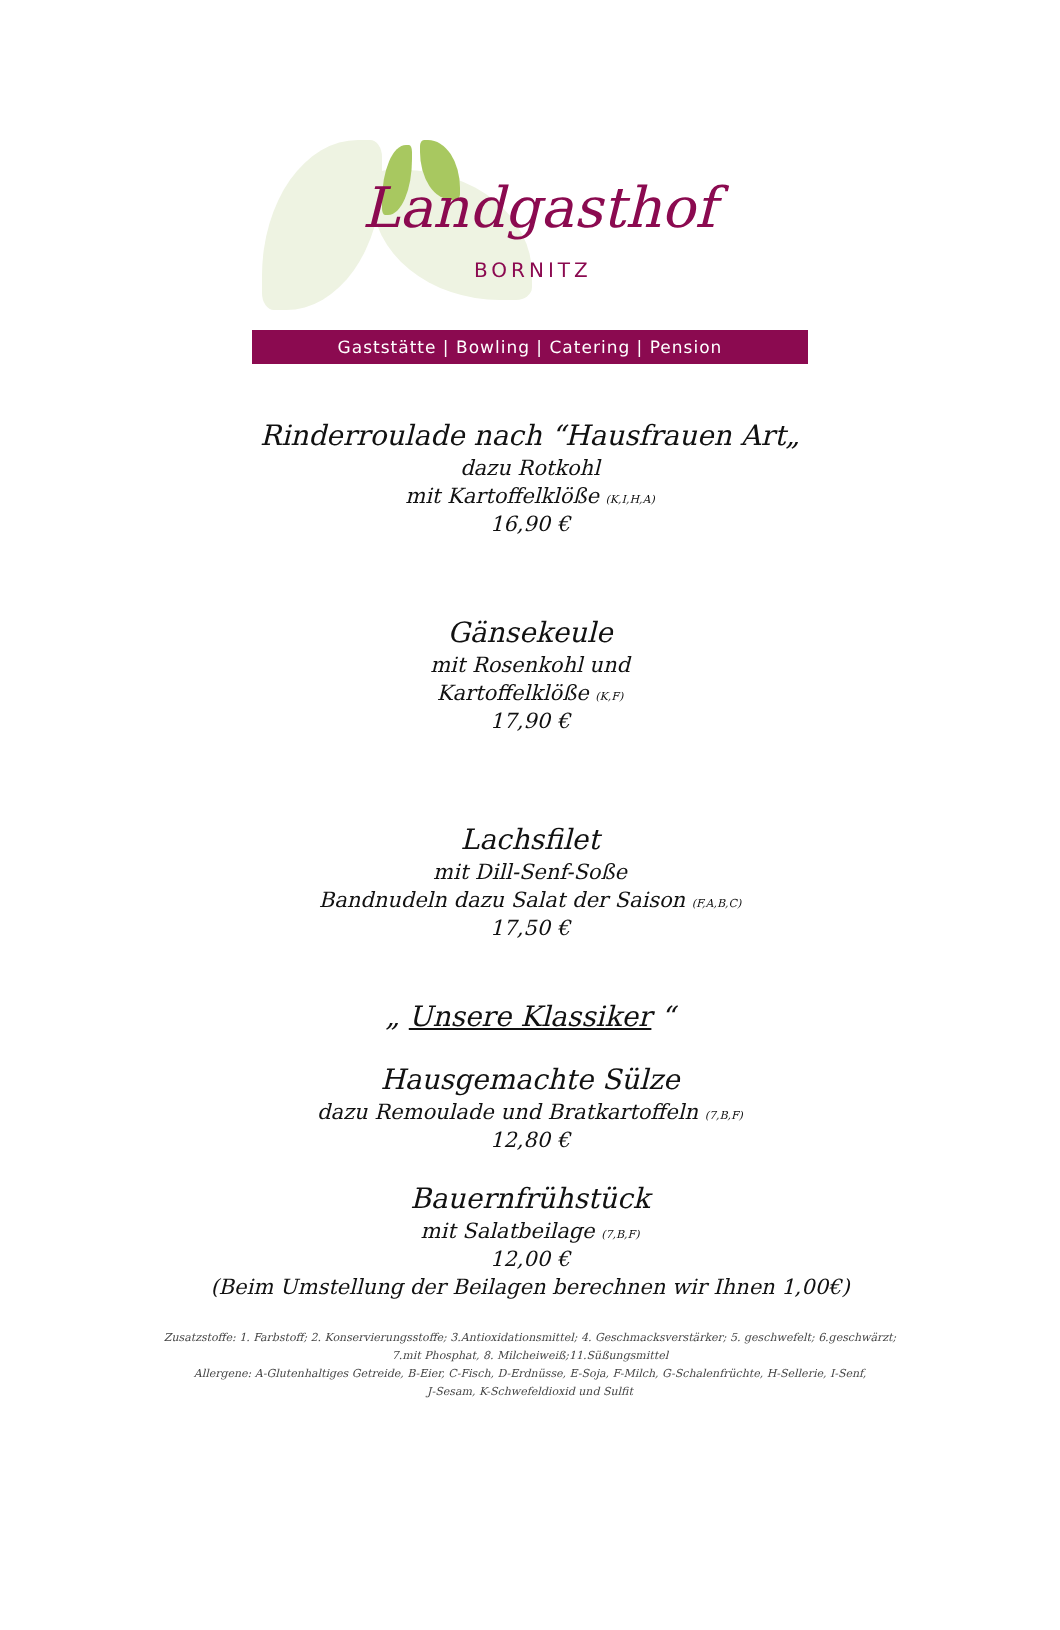Landgasthof
BORNITZ
Gaststätte | Bowling | Catering | Pension
Rinderroulade nach “Hausfrauen Art„
dazu Rotkohl
mit Kartoffelklöße (K,I,H,A)
16,90 €
Gänsekeule
mit Rosenkohl und
Kartoffelklöße (K,F)
17,90 €
Lachsfilet
mit Dill-Senf-Soße
Bandnudeln dazu Salat der Saison (F,A,B,C)
17,50 €
„ Unsere Klassiker “
Hausgemachte Sülze
dazu Remoulade und Bratkartoffeln (7,B,F)
12,80 €
Bauernfrühstück
mit Salatbeilage (7,B,F)
12,00 €
(Beim Umstellung der Beilagen berechnen wir Ihnen 1,00€)
Zusatzstoffe: 1. Farbstoff; 2. Konservierungsstoffe; 3.Antioxidationsmittel; 4. Geschmacksverstärker; 5. geschwefelt; 6.geschwärzt;
7.mit Phosphat, 8. Milcheiweiß;11.Süßungsmittel
Allergene: A-Glutenhaltiges Getreide, B-Eier, C-Fisch, D-Erdnüsse, E-Soja, F-Milch, G-Schalenfrüchte, H-Sellerie, I-Senf,
J-Sesam, K-Schwefeldioxid und Sulfit